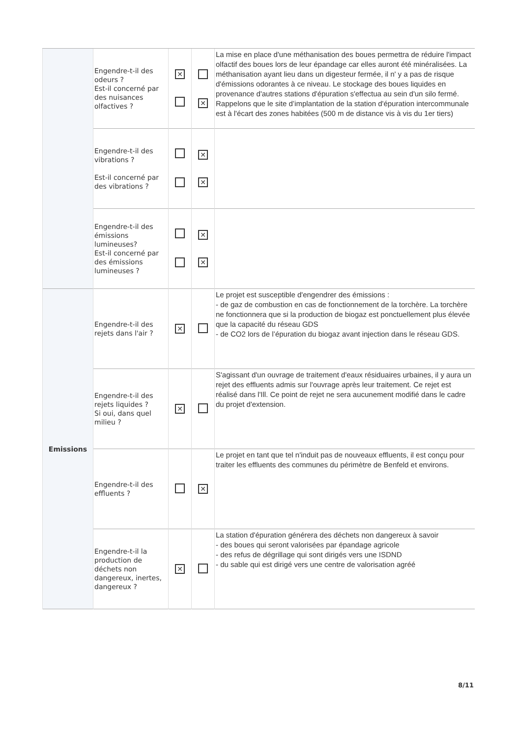| | Engendre-t-il des odeurs ? Est-il concerné par des nuisances olfactives ? | ✕ | ✕ | La mise en place d'une méthanisation des boues permettra de réduire l'impact olfactif des boues lors de leur épandage car elles auront été minéralisées. La méthanisation ayant lieu dans un digesteur fermée, il n' y a pas de risque d'émissions odorantes à ce niveau. Le stockage des boues liquides en provenance d'autres stations d'épuration s'effectua au sein d'un silo fermé. Rappelons que le site d’implantation de la station d'épuration intercommunale est à l'écart des zones habitées (500 m de distance vis à vis du 1er tiers) |
| | Engendre-t-il des vibrations ? Est-il concerné par des vibrations ? | | ✕ ✕ | |
| | Engendre-t-il des émissions lumineuses? Est-il concerné par des émissions lumineuses ? | | ✕ ✕ | |
| Emissions | Engendre-t-il des rejets dans l'air ? | ✕ | | Le projet est susceptible d'engendrer des émissions : - de gaz de combustion en cas de fonctionnement de la torchère. La torchère ne fonctionnera que si la production de biogaz est ponctuellement plus élevée que la capacité du réseau GDS - de CO2 lors de l’épuration du biogaz avant injection dans le réseau GDS. |
| | Engendre-t-il des rejets liquides ? Si oui, dans quel milieu ? | ✕ | | S'agissant d'un ouvrage de traitement d'eaux résiduaires urbaines, il y aura un rejet des effluents admis sur l'ouvrage après leur traitement. Ce rejet est réalisé dans l'Ill. Ce point de rejet ne sera aucunement modifié dans le cadre du projet d'extension. |
| | Engendre-t-il des effluents ? | | ✕ | Le projet en tant que tel n'induit pas de nouveaux effluents, il est conçu pour traiter les effluents des communes du périmètre de Benfeld et environs. |
| | Engendre-t-il la production de déchets non dangereux, inertes, dangereux ? | ✕ | | La station d'épuration générera des déchets non dangereux à savoir - des boues qui seront valorisées par épandage agricole - des refus de dégrillage qui sont dirigés vers une ISDND - du sable qui est dirigé vers une centre de valorisation agréé |
8/11